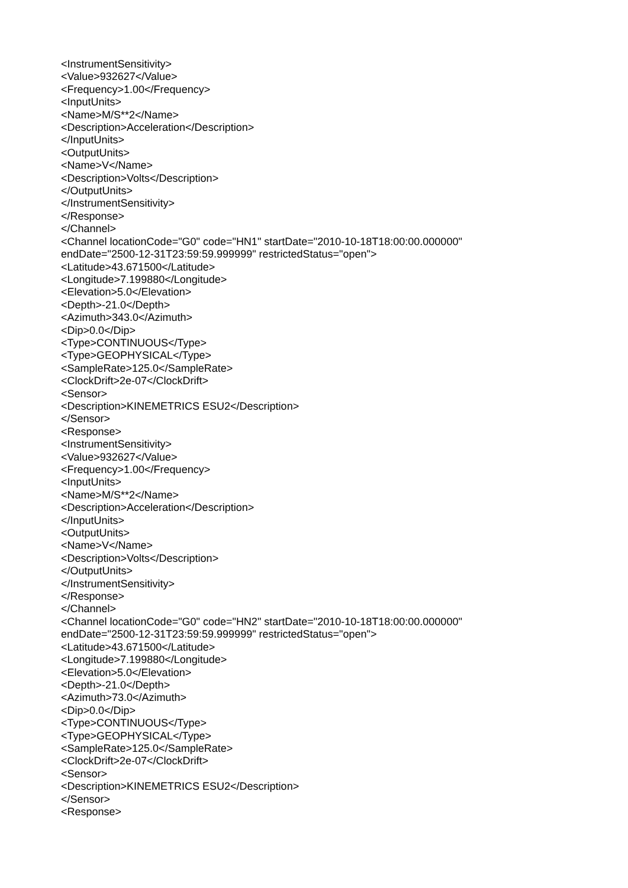<InstrumentSensitivity>
<Value>932627</Value>
<Frequency>1.00</Frequency>
<InputUnits>
<Name>M/S**2</Name>
<Description>Acceleration</Description>
</InputUnits>
<OutputUnits>
<Name>V</Name>
<Description>Volts</Description>
</OutputUnits>
</InstrumentSensitivity>
</Response>
</Channel>
<Channel locationCode="G0" code="HN1" startDate="2010-10-18T18:00:00.000000"
endDate="2500-12-31T23:59:59.999999" restrictedStatus="open">
<Latitude>43.671500</Latitude>
<Longitude>7.199880</Longitude>
<Elevation>5.0</Elevation>
<Depth>-21.0</Depth>
<Azimuth>343.0</Azimuth>
<Dip>0.0</Dip>
<Type>CONTINUOUS</Type>
<Type>GEOPHYSICAL</Type>
<SampleRate>125.0</SampleRate>
<ClockDrift>2e-07</ClockDrift>
<Sensor>
<Description>KINEMETRICS ESU2</Description>
</Sensor>
<Response>
<InstrumentSensitivity>
<Value>932627</Value>
<Frequency>1.00</Frequency>
<InputUnits>
<Name>M/S**2</Name>
<Description>Acceleration</Description>
</InputUnits>
<OutputUnits>
<Name>V</Name>
<Description>Volts</Description>
</OutputUnits>
</InstrumentSensitivity>
</Response>
</Channel>
<Channel locationCode="G0" code="HN2" startDate="2010-10-18T18:00:00.000000"
endDate="2500-12-31T23:59:59.999999" restrictedStatus="open">
<Latitude>43.671500</Latitude>
<Longitude>7.199880</Longitude>
<Elevation>5.0</Elevation>
<Depth>-21.0</Depth>
<Azimuth>73.0</Azimuth>
<Dip>0.0</Dip>
<Type>CONTINUOUS</Type>
<Type>GEOPHYSICAL</Type>
<SampleRate>125.0</SampleRate>
<ClockDrift>2e-07</ClockDrift>
<Sensor>
<Description>KINEMETRICS ESU2</Description>
</Sensor>
<Response>